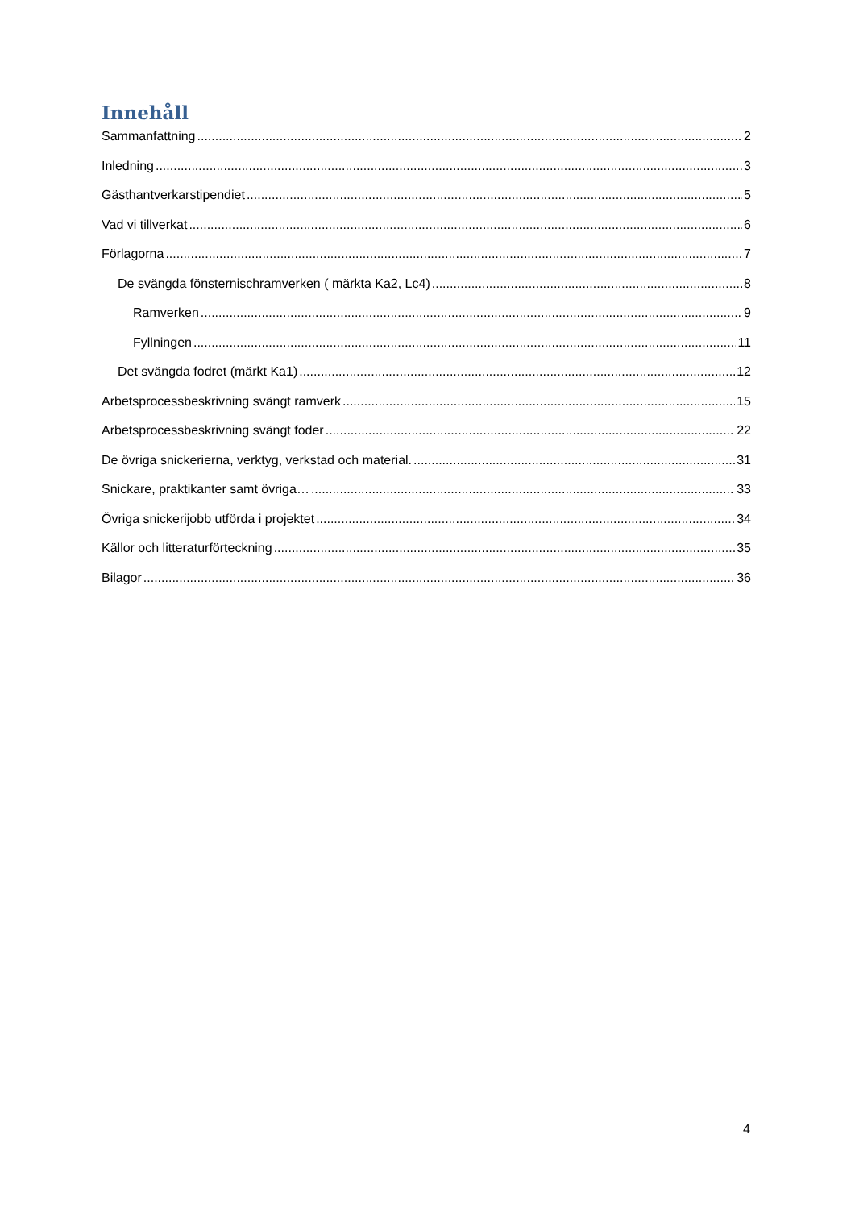Innehåll
Sammanfattning 2
Inledning 3
Gästhantverkarstipendiet 5
Vad vi tillverkat 6
Förlagorna 7
De svängda fönsternischramverken ( märkta Ka2, Lc4) 8
Ramverken 9
Fyllningen 11
Det svängda fodret (märkt Ka1) 12
Arbetsprocessbeskrivning svängt ramverk 15
Arbetsprocessbeskrivning svängt foder 22
De övriga snickerierna, verktyg, verkstad och material. 31
Snickare, praktikanter samt övriga… 33
Övriga snickerijobb utförda i projektet 34
Källor och litteraturförteckning 35
Bilagor 36
4